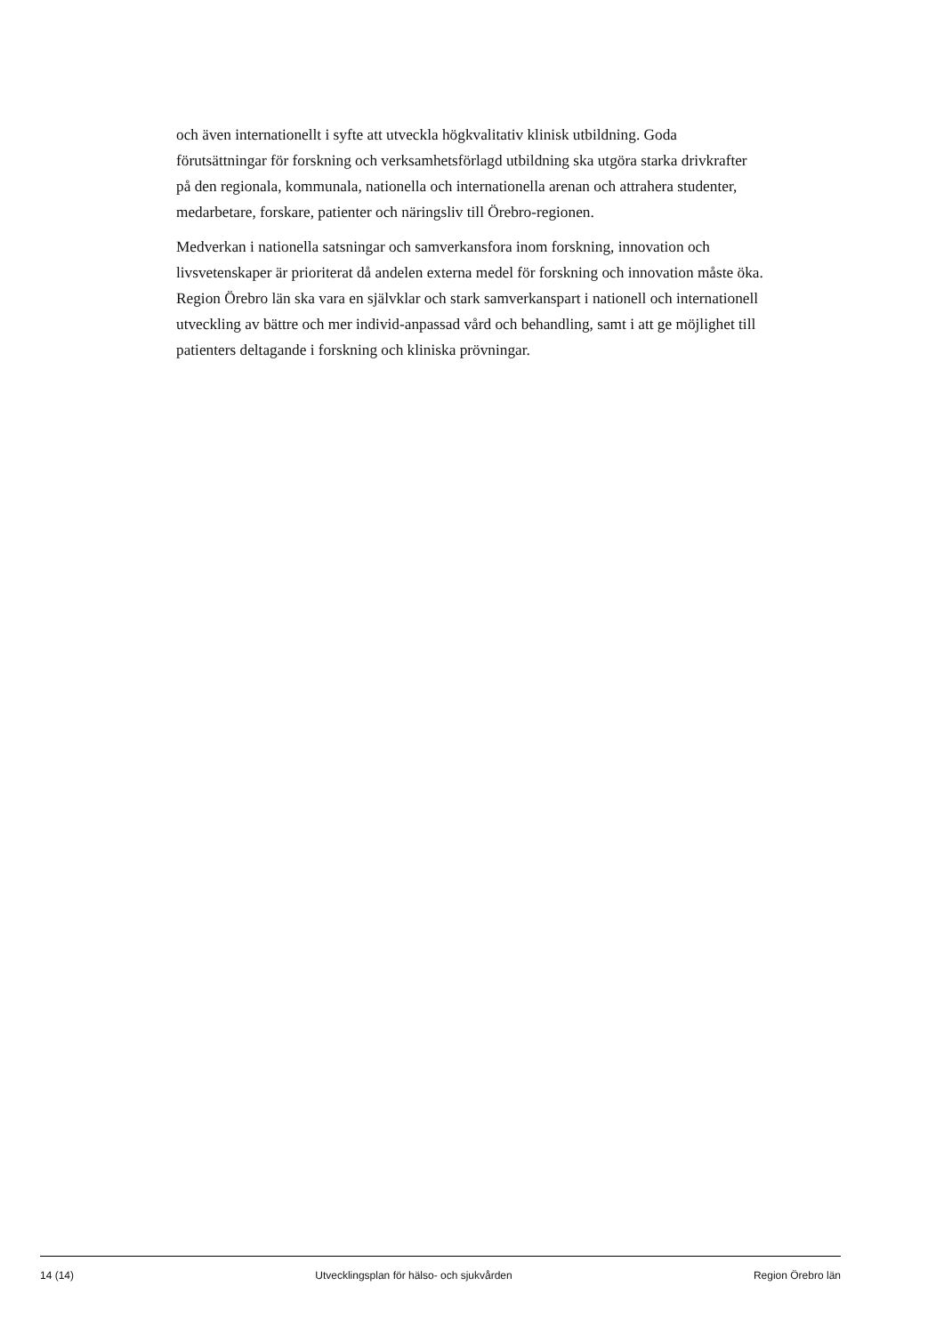och även internationellt i syfte att utveckla högkvalitativ klinisk utbildning. Goda förutsättningar för forskning och verksamhetsförlagd utbildning ska utgöra starka drivkrafter på den regionala, kommunala, nationella och internationella arenan och attrahera studenter, medarbetare, forskare, patienter och näringsliv till Örebro-regionen.
Medverkan i nationella satsningar och samverkansfora inom forskning, innovation och livsvetenskaper är prioriterat då andelen externa medel för forskning och innovation måste öka. Region Örebro län ska vara en självklar och stark samverkanspart i nationell och internationell utveckling av bättre och mer individ-anpassad vård och behandling, samt i att ge möjlighet till patienters deltagande i forskning och kliniska prövningar.
14 (14) Utvecklingsplan för hälso- och sjukvården Region Örebro län